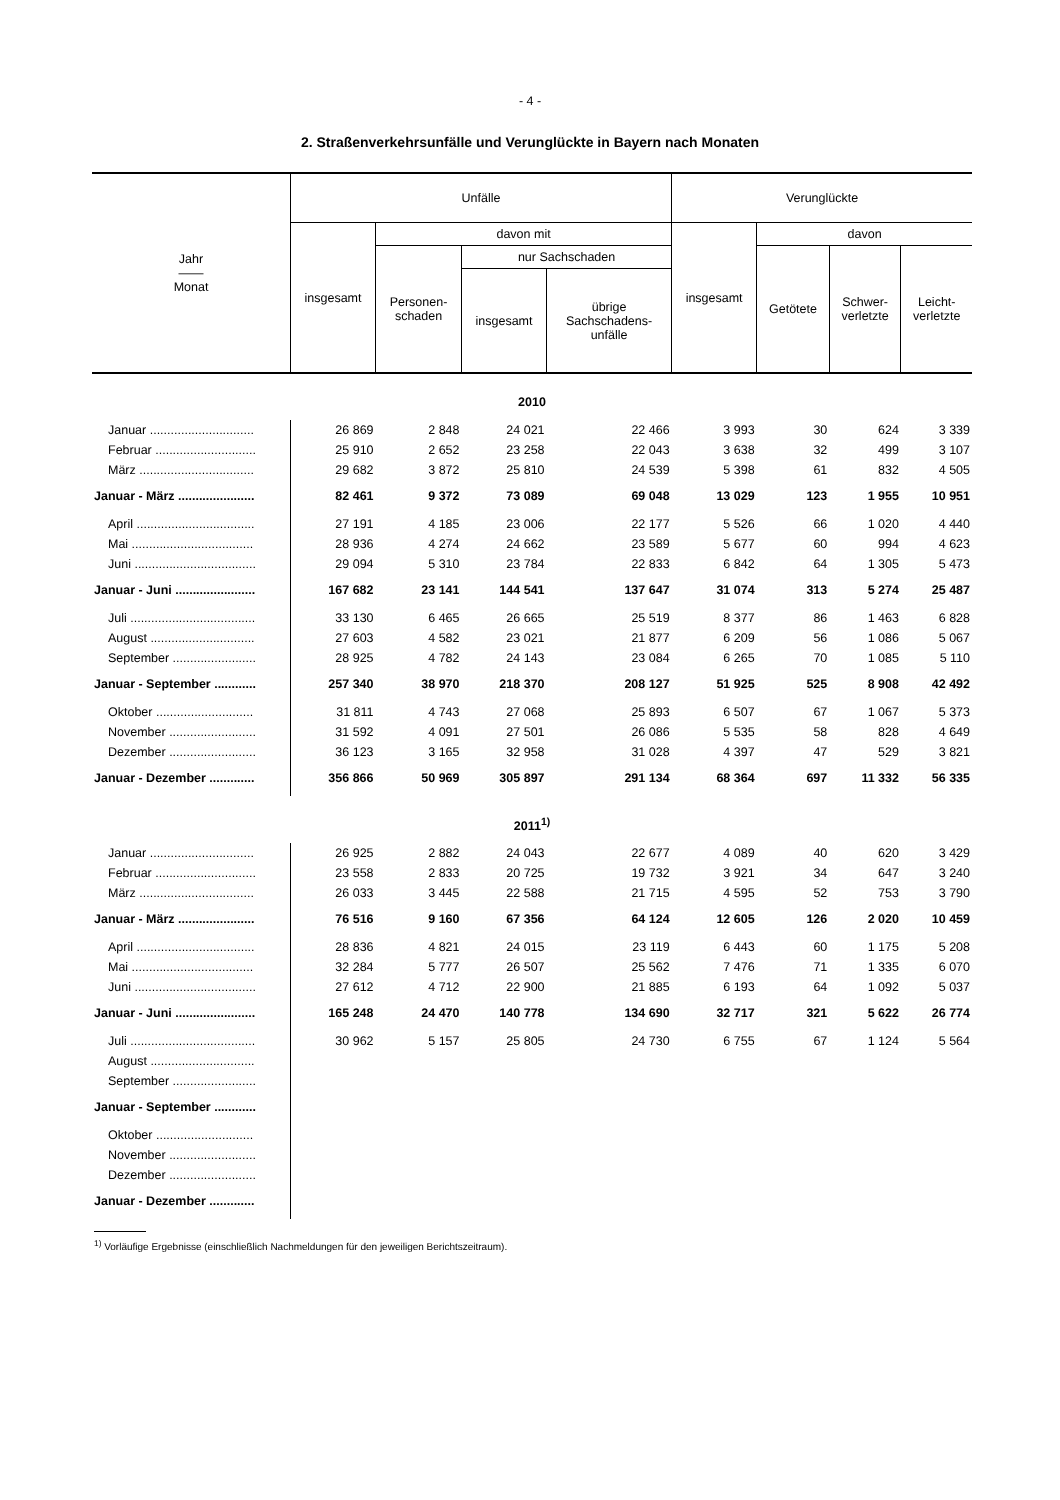- 4 -
2. Straßenverkehrsunfälle und Verunglückte in Bayern nach Monaten
| Jahr —— Monat | Unfälle | | | | Verunglückte | | | |
| --- | --- | --- | --- | --- | --- | --- | --- | --- |
| | insgesamt | davon mit | | | insgesamt | davon | | |
| | | Personen- schaden | nur Sachschaden | | | Getötete | Schwer- verletzte | Leicht- verletzte |
| | | | insgesamt | übrige Sachschadens- unfälle | | | | |
| 2010 | | | | | | | | |
| Januar .............................. | 26 869 | 2 848 | 24 021 | 22 466 | 3 993 | 30 | 624 | 3 339 |
| Februar ............................. | 25 910 | 2 652 | 23 258 | 22 043 | 3 638 | 32 | 499 | 3 107 |
| März ................................. | 29 682 | 3 872 | 25 810 | 24 539 | 5 398 | 61 | 832 | 4 505 |
| Januar - März ...................... | 82 461 | 9 372 | 73 089 | 69 048 | 13 029 | 123 | 1 955 | 10 951 |
| April .................................. | 27 191 | 4 185 | 23 006 | 22 177 | 5 526 | 66 | 1 020 | 4 440 |
| Mai ................................... | 28 936 | 4 274 | 24 662 | 23 589 | 5 677 | 60 | 994 | 4 623 |
| Juni ................................... | 29 094 | 5 310 | 23 784 | 22 833 | 6 842 | 64 | 1 305 | 5 473 |
| Januar - Juni ....................... | 167 682 | 23 141 | 144 541 | 137 647 | 31 074 | 313 | 5 274 | 25 487 |
| Juli .................................... | 33 130 | 6 465 | 26 665 | 25 519 | 8 377 | 86 | 1 463 | 6 828 |
| August .............................. | 27 603 | 4 582 | 23 021 | 21 877 | 6 209 | 56 | 1 086 | 5 067 |
| September ........................ | 28 925 | 4 782 | 24 143 | 23 084 | 6 265 | 70 | 1 085 | 5 110 |
| Januar - September ............ | 257 340 | 38 970 | 218 370 | 208 127 | 51 925 | 525 | 8 908 | 42 492 |
| Oktober ............................ | 31 811 | 4 743 | 27 068 | 25 893 | 6 507 | 67 | 1 067 | 5 373 |
| November ......................... | 31 592 | 4 091 | 27 501 | 26 086 | 5 535 | 58 | 828 | 4 649 |
| Dezember ......................... | 36 123 | 3 165 | 32 958 | 31 028 | 4 397 | 47 | 529 | 3 821 |
| Januar - Dezember ............. | 356 866 | 50 969 | 305 897 | 291 134 | 68 364 | 697 | 11 332 | 56 335 |
| 2011<sup>1)</sup> | | | | | | | | |
| Januar .............................. | 26 925 | 2 882 | 24 043 | 22 677 | 4 089 | 40 | 620 | 3 429 |
| Februar ............................. | 23 558 | 2 833 | 20 725 | 19 732 | 3 921 | 34 | 647 | 3 240 |
| März ................................. | 26 033 | 3 445 | 22 588 | 21 715 | 4 595 | 52 | 753 | 3 790 |
| Januar - März ...................... | 76 516 | 9 160 | 67 356 | 64 124 | 12 605 | 126 | 2 020 | 10 459 |
| April .................................. | 28 836 | 4 821 | 24 015 | 23 119 | 6 443 | 60 | 1 175 | 5 208 |
| Mai ................................... | 32 284 | 5 777 | 26 507 | 25 562 | 7 476 | 71 | 1 335 | 6 070 |
| Juni ................................... | 27 612 | 4 712 | 22 900 | 21 885 | 6 193 | 64 | 1 092 | 5 037 |
| Januar - Juni ....................... | 165 248 | 24 470 | 140 778 | 134 690 | 32 717 | 321 | 5 622 | 26 774 |
| Juli .................................... | 30 962 | 5 157 | 25 805 | 24 730 | 6 755 | 67 | 1 124 | 5 564 |
| August .............................. | | | | | | | | |
| September ........................ | | | | | | | | |
| Januar - September ............ | | | | | | | | |
| Oktober ............................ | | | | | | | | |
| November ......................... | | | | | | | | |
| Dezember ......................... | | | | | | | | |
| Januar - Dezember ............. | | | | | | | | |
<sup>1)</sup> Vorläufige Ergebnisse (einschließlich Nachmeldungen für den jeweiligen Berichtszeitraum).